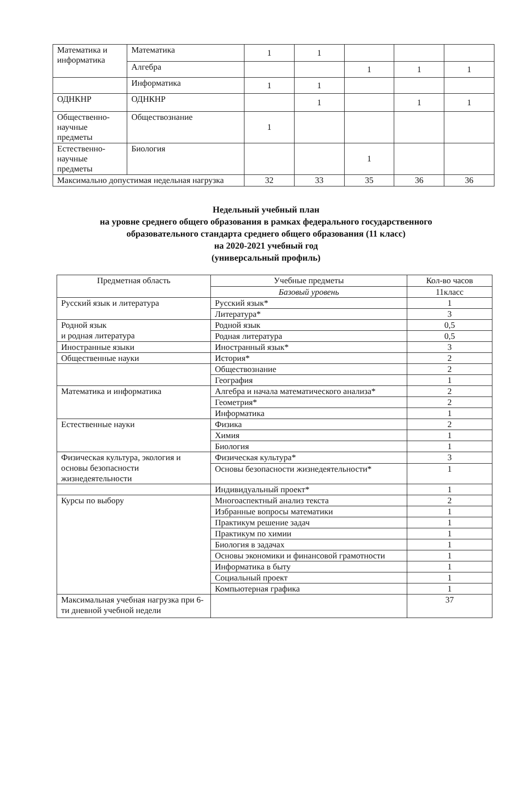| Математика и информатика | Математика | 1 | 1 | | | |
| | Алгебра | | | 1 | 1 | 1 |
| | Информатика | 1 | 1 | | | |
| ОДНКНР | ОДНКНР | | 1 | | 1 | 1 |
| Общественно-научные предметы | Обществознание | 1 | | | | |
| Естественно-научные предметы | Биология | | | 1 | | |
| Максимально допустимая недельная нагрузка | | 32 | 33 | 35 | 36 | 36 |
Недельный учебный план
на уровне среднего общего образования в рамках федерального государственного
образовательного стандарта среднего общего образования (11 класс)
на 2020-2021 учебный год
(универсальный профиль)
| Предметная область | Учебные предметы | Кол-во часов |
| --- | --- | --- |
| | Базовый уровень | 11класс |
| Русский язык и литература | Русский язык* | 1 |
| | Литература* | 3 |
| Родной язык и родная литература | Родной язык | 0,5 |
| | Родная литература | 0,5 |
| Иностранные языки | Иностранный язык* | 3 |
| Общественные науки | История* | 2 |
| | Обществознание | 2 |
| | География | 1 |
| Математика и информатика | Алгебра и начала математического анализа* | 2 |
| | Геометрия* | 2 |
| | Информатика | 1 |
| Естественные науки | Физика | 2 |
| | Химия | 1 |
| | Биология | 1 |
| Физическая культура, экология и основы безопасности жизнедеятельности | Физическая культура* | 3 |
| | Основы безопасности жизнедеятельности* | 1 |
| | Индивидуальный проект* | 1 |
| Курсы по выбору | Многоаспектный анализ текста | 2 |
| | Избранные вопросы математики | 1 |
| | Практикум решение задач | 1 |
| | Практикум по химии | 1 |
| | Биология в задачах | 1 |
| | Основы экономики и финансовой грамотности | 1 |
| | Информатика в быту | 1 |
| | Социальный проект | 1 |
| | Компьютерная графика | 1 |
| Максимальная учебная нагрузка при 6-ти дневной учебной недели | | 37 |